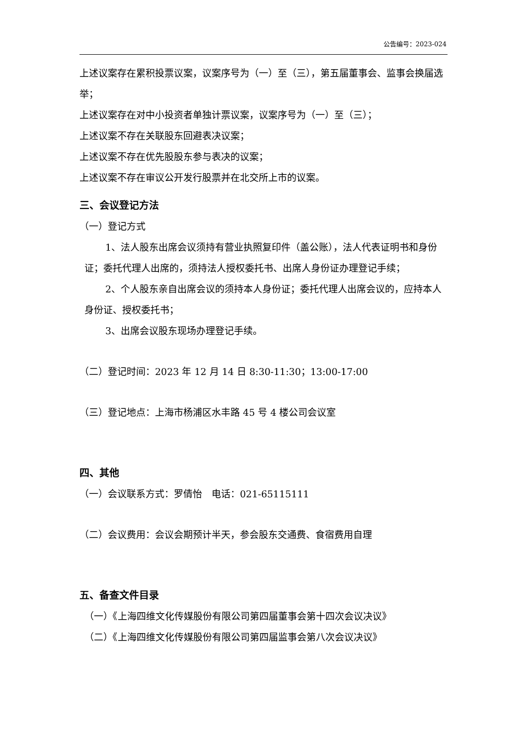公告编号：2023-024
上述议案存在累积投票议案，议案序号为（一）至（三），第五届董事会、监事会换届选举；
上述议案存在对中小投资者单独计票议案，议案序号为（一）至（三）；
上述议案不存在关联股东回避表决议案；
上述议案不存在优先股股东参与表决的议案；
上述议案不存在审议公开发行股票并在北交所上市的议案。
三、会议登记方法
（一）登记方式
1、法人股东出席会议须持有营业执照复印件（盖公账），法人代表证明书和身份证；委托代理人出席的，须持法人授权委托书、出席人身份证办理登记手续；
2、个人股东亲自出席会议的须持本人身份证；委托代理人出席会议的，应持本人身份证、授权委托书；
3、出席会议股东现场办理登记手续。
（二）登记时间：2023 年 12 月 14 日 8:30-11:30；13:00-17:00
（三）登记地点：上海市杨浦区水丰路 45 号 4 楼公司会议室
四、其他
（一）会议联系方式：罗倩怡　电话：021-65115111
（二）会议费用：会议会期预计半天，参会股东交通费、食宿费用自理
五、备查文件目录
（一）《上海四维文化传媒股份有限公司第四届董事会第十四次会议决议》
（二）《上海四维文化传媒股份有限公司第四届监事会第八次会议决议》